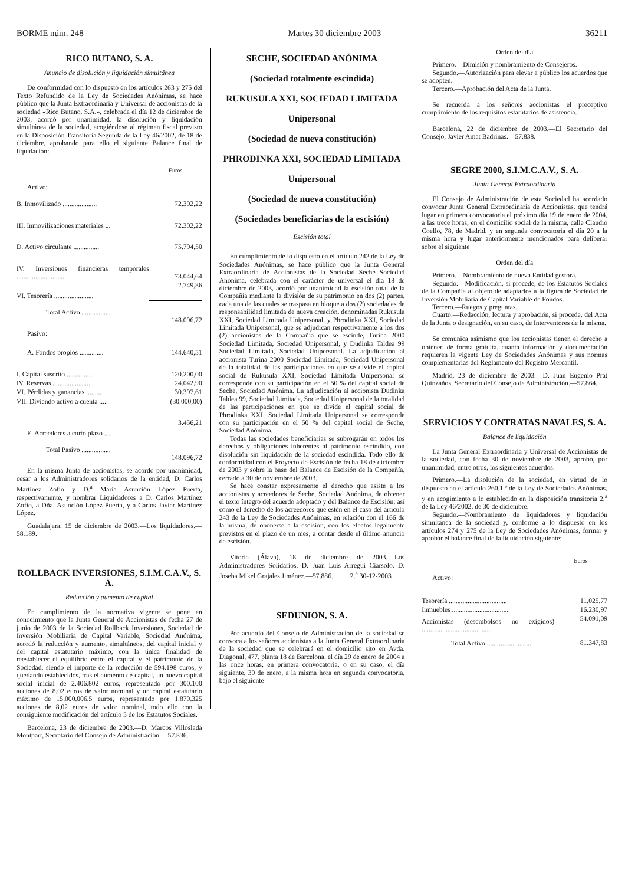BORME núm. 248 Martes 30 diciembre 2003 36211
RICO BUTANO, S. A.
Anuncio de disolución y liquidación simultánea
De conformidad con lo dispuesto en los artículos 263 y 275 del Texto Refundido de la Ley de Sociedades Anónimas, se hace público que la Junta Extraordinaria y Universal de accionistas de la sociedad «Rico Butano, S.A.», celebrada el día 12 de diciembre de 2003, acordó por unanimidad, la disolución y liquidación simultánea de la sociedad, acogiéndose al régimen fiscal previsto en la Disposición Transitoria Segunda de la Ley 46/2002, de 18 de diciembre, aprobando para ello el siguiente Balance final de liquidación:
| | Euros |
| Activo: | |
| B. Inmovilizado .................... | 72.302,22 |
| III. Inmovilizaciones materiales ... | 72.302,22 |
| D. Activo circulante ............... | 75.794,50 |
| IV. Inversiones financieras temporales ............................ | 73.044,64 |
| VI. Tesorería ....................... | 2.749,86 |
| Total Activo ................. | 148.096,72 |
| Pasivo: | |
| A. Fondos propios .............. | 144.640,51 |
| I. Capital suscrito ............... | 120.200,00 |
| IV. Reservas ....................... | 24.042,90 |
| VI. Pérdidas y ganancias ......... | 30.397,61 |
| VII. Diviendo activo a cuenta ..... | (30.000,00) |
| E. Acreedores a corto plazo .... | 3.456,21 |
| Total Pasivo ................. | 148.096,72 |
En la misma Junta de accionistas, se acordó por unanimidad, cesar a los Administradores solidarios de la entidad, D. Carlos Martínez Zofio y D.<sup>a</sup> María Asunción López Puerta, respectivamente, y nombrar Liquidadores a D. Carlos Martínez Zofio, a Dña. Asunción López Puerta, y a Carlos Javier Martínez López.
Guadalajara, 15 de diciembre de 2003.—Los liquidadores.—58.189.
ROLLBACK INVERSIONES, S.I.M.C.A.V., S. A.
Reducción y aumento de capital
En cumplimiento de la normativa vigente se pone en conocimiento que la Junta General de Accionistas de fecha 27 de junio de 2003 de la Sociedad Rollback Inversiones, Sociedad de Inversión Mobiliaria de Capital Variable, Sociedad Anónima, acordó la reducción y aumento, simultáneos, del capital inicial y del capital estatutario máximo, con la única finalidad de reestablecer el equilibrio entre el capital y el patrimonio de la Sociedad, siendo el importe de la reducción de 594.198 euros, y quedando establecidos, tras el aumento de capital, un nuevo capital social inicial de 2.406.802 euros, representado por 300.100 acciones de 8,02 euros de valor nominal y un capital estatutario máximo de 15.000.006,5 euros, representado por 1.870.325 acciones de 8,02 euros de valor nominal, todo ello con la consiguiente modificación del artículo 5 de los Estatutos Sociales.
Barcelona, 23 de diciembre de 2003.—D. Marcos Villoslada Montpart, Secretario del Consejo de Administración.—57.836.
SECHE, SOCIEDAD ANÓNIMA
(Sociedad totalmente escindida)
RUKUSULA XXI, SOCIEDAD LIMITADA
Unipersonal
(Sociedad de nueva constitución)
PHRODINKA XXI, SOCIEDAD LIMITADA
Unipersonal
(Sociedad de nueva constitución)
(Sociedades beneficiarias de la escisión)
Escisión total
En cumplimiento de lo dispuesto en el artículo 242 de la Ley de Sociedades Anónimas, se hace público que la Junta General Extraordinaria de Accionistas de la Sociedad Seche Sociedad Anónima, celebrada con el carácter de universal el día 18 de diciembre de 2003, acordó por unanimidad la escisión total de la Compañía mediante la división de su patrimonio en dos (2) partes, cada una de las cuales se traspasa en bloque a dos (2) sociedades de responsabilidad limitada de nueva creación, denominadas Rukusula XXI, Sociedad Limitada Unipersonal, y Phrodinka XXI, Sociedad Limitada Unipersonal, que se adjudican respectivamente a los dos (2) accionistas de la Compañía que se escinde, Turina 2000 Sociedad Limitada, Sociedad Unipersonal, y Dudinka Taldea 99 Sociedad Limitada, Sociedad Unipersonal. La adjudicación al accionista Turina 2000 Sociedad Limitada, Sociedad Unipersonal de la totalidad de las participaciones en que se divide el capital social de Rukusula XXI, Sociedad Limitada Unipersonal se corresponde con su participación en el 50 % del capital social de Seche, Sociedad Anónima. La adjudicación al accionista Dudinka Taldea 99, Sociedad Limitada, Sociedad Unipersonal de la totalidad de las participaciones en que se divide el capital social de Phrodinka XXI, Sociedad Limitada Unipersonal se corresponde con su participación en el 50 % del capital social de Seche, Sociedad Anónima.
Todas las sociedades beneficiarias se subrogarán en todos los derechos y obligaciones inherentes al patrimonio escindido, con disolución sin liquidación de la sociedad escindida. Todo ello de conformidad con el Proyecto de Escisión de fecha 18 de diciembre de 2003 y sobre la base del Balance de Escisión de la Compañía, cerrado a 30 de noviembre de 2003.
Se hace constar expresamente el derecho que asiste a los accionistas y acreedores de Seche, Sociedad Anónima, de obtener el texto íntegro del acuerdo adoptado y del Balance de Escisión; así como el derecho de los acreedores que estén en el caso del artículo 243 de la Ley de Sociedades Anónimas, en relación con el 166 de la misma, de oponerse a la escisión, con los efectos legalmente previstos en el plazo de un mes, a contar desde el último anuncio de escisión.
Vitoria (Álava), 18 de diciembre de 2003.—Los Administradores Solidarios. D. Juan Luis Arregui Ciarsolo. D. Joseba Mikel Grajales Jiménez.—57.886. 2.<sup>a</sup> 30-12-2003
SEDUNION, S. A.
Por acuerdo del Consejo de Administración de la sociedad se convoca a los señores accionistas a la Junta General Extraordinaria de la sociedad que se celebrará en el domicilio sito en Avda. Diagonal, 477, planta 18 de Barcelona, el día 29 de enero de 2004 a las once horas, en primera convocatoria, o en su caso, el día siguiente, 30 de enero, a la misma hora en segunda convocatoria, bajo el siguiente
Orden del día
Primero.—Dimisión y nombramiento de Consejeros.
Segundo.—Autorización para elevar a público los acuerdos que se adopten.
Tercero.—Aprobación del Acta de la Junta.
Se recuerda a los señores accionistas el preceptivo cumplimiento de los requisitos estatutarios de asistencia.
Barcelona, 22 de diciembre de 2003.—El Secretario del Consejo, Javier Amat Badrinas.—57.838.
SEGRE 2000, S.I.M.C.A.V., S. A.
Junta General Extraordinaria
El Consejo de Administración de esta Sociedad ha acordado convocar Junta General Extraordinaria de Accionistas, que tendrá lugar en primera convocatoria el próximo día 19 de enero de 2004, a las trece horas, en el domicilio social de la misma, calle Claudio Coello, 78, de Madrid, y en segunda convocatoria el día 20 a la misma hora y lugar anteriormente mencionados para deliberar sobre el siguiente
Orden del día
Primero.—Nombramiento de nueva Entidad gestora.
Segundo.—Modificación, si procede, de los Estatutos Sociales de la Compañía al objeto de adaptarlos a la figura de Sociedad de Inversión Mobiliaria de Capital Variable de Fondos.
Tercero.—Ruegos y preguntas.
Cuarto.—Redacción, lectura y aprobación, si procede, del Acta de la Junta o designación, en su caso, de Interventores de la misma.
Se comunica asimismo que los accionistas tienen el derecho a obtener, de forma gratuita, cuanta información y documentación requieren la vigente Ley de Sociedades Anónimas y sus normas complementarias del Reglamento del Registro Mercantil.
Madrid, 23 de diciembre de 2003.—D. Juan Eugenio Prat Quinzaños, Secretario del Consejo de Administración.—57.864.
SERVICIOS Y CONTRATAS NAVALES, S. A.
Balance de liquidación
La Junta General Extraordinaria y Universal de Accionistas de la sociedad, con fecha 30 de noviembre de 2003, aprobó, por unanimidad, entre otros, los siguientes acuerdos:
Primero.—La disolución de la sociedad, en virtud de lo dispuesto en el artículo 260.1.º de la Ley de Sociedades Anónimas, y en acogimiento a lo establecido en la disposición transitoria 2.<sup>a</sup> de la Ley 46/2002, de 30 de diciembre.
Segundo.—Nombramiento de liquidadores y liquidación simultánea de la sociedad y, conforme a lo dispuesto en los artículos 274 y 275 de la Ley de Sociedades Anónimas, formar y aprobar el balance final de la liquidación siguiente:
| | Euros |
| Activo: | |
| Tesorería .................................. | 11.025,77 |
| Inmuebles ................................. | 16.230,97 |
| Accionistas (desembolsos no exigidos) ........................................ | 54.091,09 |
| Total Activo .......................... | 81.347,83 |